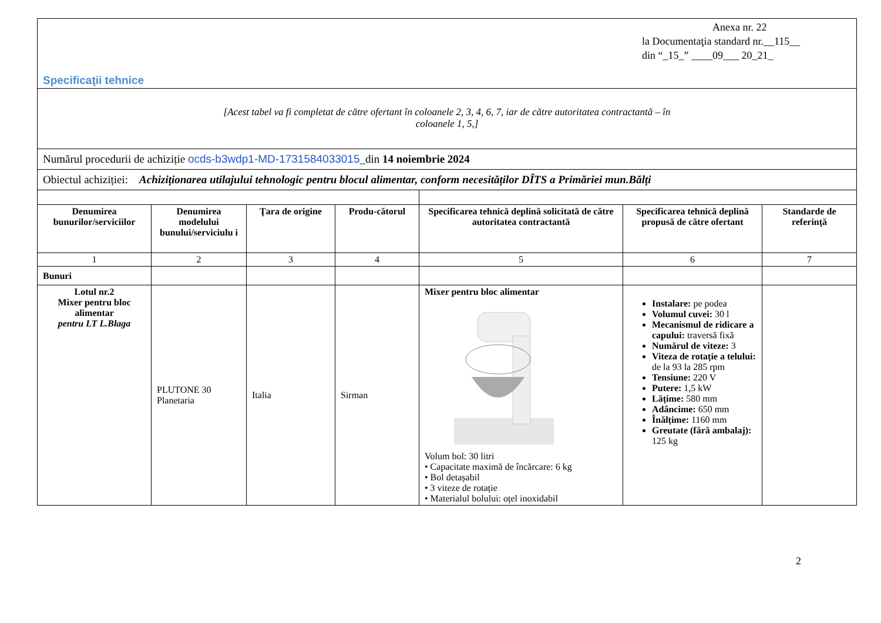| Anexa nr. 22 la Documentaţia standard nr.__115__ din “_15_” ____09___ 20_21_ Specificaţii tehnice | | | | | | |
| [Acest tabel va fi completat de către ofertant în coloanele 2, 3, 4, 6, 7, iar de către autoritatea contractantă – în coloanele 1, 5,] | | | | | | |
| Numărul procedurii de achiziție ocds-b3wdp1-MD-1731584033015 _din 14 noiembrie 2024 | | | | | | |
| Obiectul achiziției: Achiziționarea utilajului tehnologic pentru blocul alimentar, conform necesităților DÎTS a Primăriei mun.Bălți | | | | | | |
| Denumirea bunurilor/serviciilor | Denumirea modelului bunului/serviciulu i | Ţara de origine | Produ-cătorul | Specificarea tehnică deplină solicitată de către autoritatea contractantă | Specificarea tehnică deplină propusă de către ofertant | Standarde de referinţă |
| 1 | 2 | 3 | 4 | 5 | 6 | 7 |
| Bunuri | | | | | | |
| Lotul nr.2 Mixer pentru bloc alimentar pentru LT L.Blaga | PLUTONE 30 Planetaria | Italia | Sirman | Mixer pentru bloc alimentar Volum bol: 30 litri • Capacitate maximă de încărcare: 6 kg • Bol detașabil • 3 viteze de rotație • Materialul bolului: oțel inoxidabil | Instalare: pe podea Volumul cuvei: 30 l Mecanismul de ridicare a capului: traversă fixă Numărul de viteze: 3 Viteza de rotație a telului: de la 93 la 285 rpm Tensiune: 220 V Putere: 1,5 kW Lățime: 580 mm Adâncime: 650 mm Înălțime: 1160 mm Greutate (fără ambalaj): 125 kg | |
2